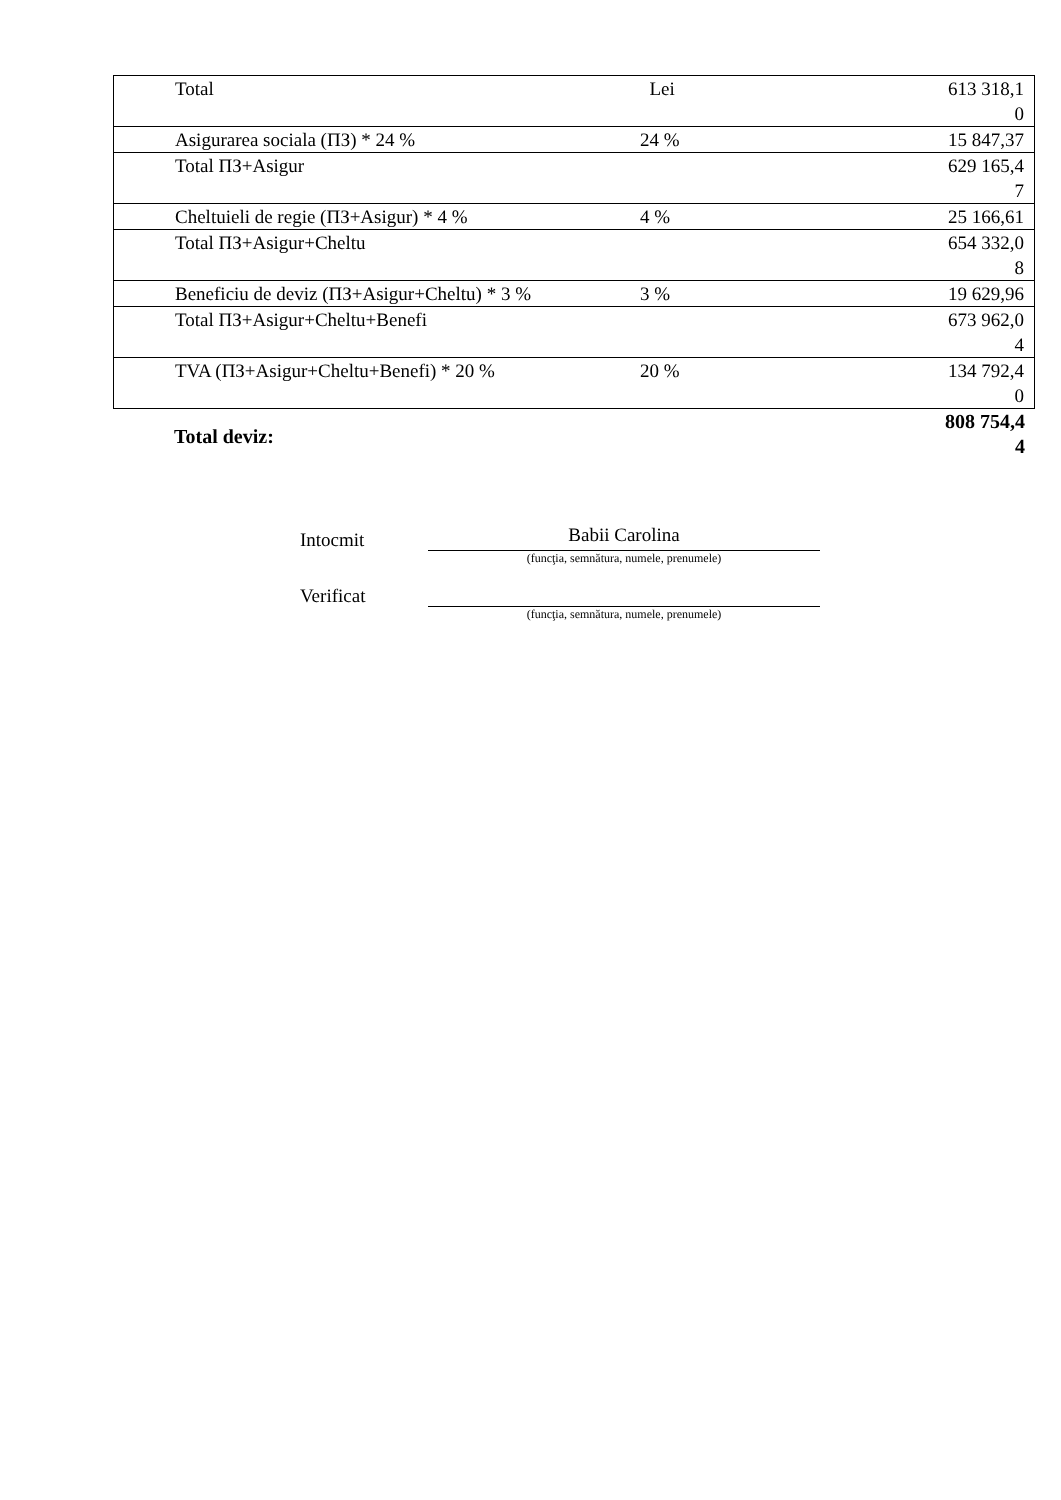| Total | Lei | 613 318,1 0 |
| Asigurarea sociala (ПЗ) * 24 % | 24 % | 15 847,37 |
| Total ПЗ+Asigur | | 629 165,4 7 |
| Cheltuieli de regie (ПЗ+Asigur) * 4 % | 4 % | 25 166,61 |
| Total ПЗ+Asigur+Cheltu | | 654 332,0 8 |
| Beneficiu de deviz (ПЗ+Asigur+Cheltu) * 3 % | 3 % | 19 629,96 |
| Total ПЗ+Asigur+Cheltu+Benefi | | 673 962,0 4 |
| TVA (ПЗ+Asigur+Cheltu+Benefi) * 20 % | 20 % | 134 792,4 0 |
Total deviz:
808 754,4
4
Intocmit
Babii Carolina
(funcţia, semnătura, numele, prenumele)
Verificat
(funcţia, semnătura, numele, prenumele)